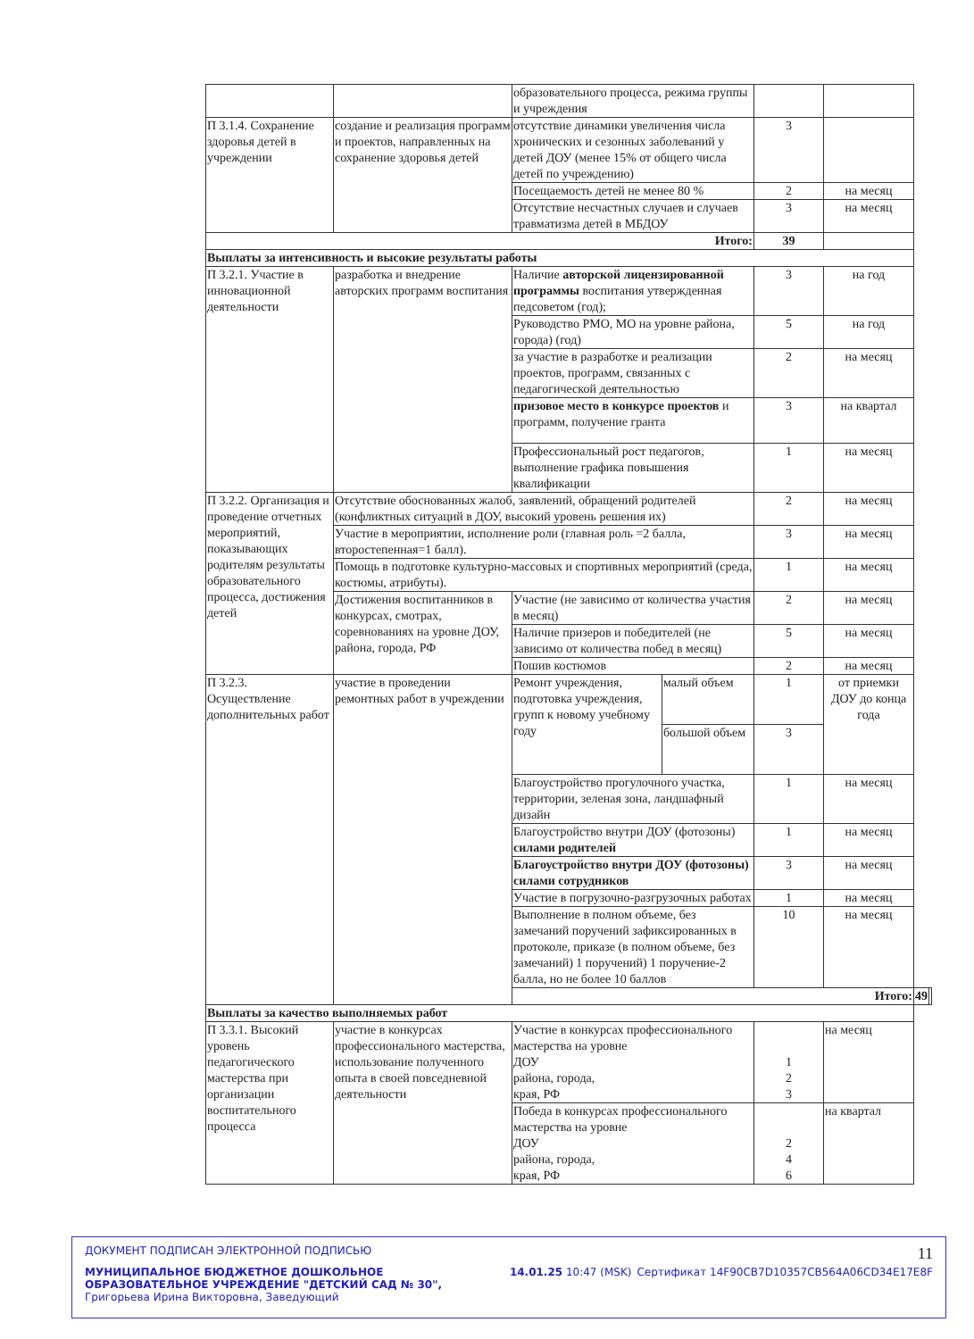| | | образовательного процесса, режима группы и учреждения | | | | | |
| П 3.1.4. Сохранение здоровья детей в учреждении | создание и реализация программ и проектов, направленных на сохранение здоровья детей | отсутствие динамики увеличения числа хронических и сезонных заболеваний у детей ДОУ (менее 15% от общего числа детей по учреждению) | | 3 | | | |
| | | Посещаемость детей не менее 80 % | | 2 | на месяц | | |
| | | Отсутствие несчастных случаев и случаев травматизма детей в МБДОУ | | 3 | на месяц | | |
| Итого: | | | | 39 | | | |
| Выплаты за интенсивность и высокие результаты работы | | | | | | | |
| П 3.2.1. Участие в инновационной деятельности | разработка и внедрение авторских программ воспитания | Наличие авторской лицензированной программы воспитания утвержденная педсоветом (год); | | 3 | на год | | |
| | | Руководство РМО, МО на уровне района, города) (год) | | 5 | на год | | |
| | | за участие в разработке и реализации проектов, программ, связанных с педагогической деятельностью | | 2 | на месяц | | |
| | | призовое место в конкурсе проектов и программ, получение гранта | | 3 | на квартал | | |
| | | Профессиональный рост педагогов, выполнение графика повышения квалификации | | 1 | на месяц | | |
| П 3.2.2. Организация и проведение отчетных мероприятий, показывающих родителям результаты образовательного процесса, достижения детей | Отсутствие обоснованных жалоб, заявлений, обращений родителей (конфликтных ситуаций в ДОУ, высокий уровень решения их) | | | 2 | на месяц | | |
| | Участие в мероприятии, исполнение роли (главная роль =2 балла, второстепенная=1 балл). | | | 3 | на месяц | | |
| | Помощь в подготовке культурно-массовых и спортивных мероприятий (среда, костюмы, атрибуты). | | | 1 | на месяц | | |
| | Достижения воспитанников в конкурсах, смотрах, соревнованиях на уровне ДОУ, района, города, РФ | Участие (не зависимо от количества участия в месяц) | | 2 | на месяц | | |
| | | Наличие призеров и победителей (не зависимо от количества побед в месяц) | | 5 | на месяц | | |
| | | Пошив костюмов | | 2 | на месяц | | |
| П 3.2.3. Осуществление дополнительных работ | участие в проведении ремонтных работ в учреждении | Ремонт учреждения, подготовка учреждения, групп к новому учебному году | малый объем | 1 | от приемки ДОУ до конца года | | |
| | | | большой объем | 3 | | | |
| | | Благоустройство прогулочного участка, территории, зеленая зона, ландшафный дизайн | | 1 | на месяц | | |
| | | Благоустройство внутри ДОУ (фотозоны) силами родителей | | 1 | на месяц | | |
| | | Благоустройство внутри ДОУ (фотозоны) силами сотрудников | | 3 | на месяц | | |
| | | Участие в погрузочно-разгрузочных работах | | 1 | на месяц | | |
| | | Выполнение в полном объеме, без замечаний поручений зафиксированных в протоколе, приказе (в полном объеме, без замечаний) 1 поручений) 1 поручение-2 балла, но не более 10 баллов | | 10 | на месяц | | |
| | | Итого: | | | | 49 | |
| Выплаты за качество выполняемых работ | | | | | | | |
| П 3.3.1. Высокий уровень педагогического мастерства при организации воспитательного процесса | участие в конкурсах профессионального мастерства, использование полученного опыта в своей повседневной деятельности | Участие в конкурсах профессионального мастерства на уровне ДОУ района, города, края, РФ | | 1 2 3 | на месяц | | |
| | | Победа в конкурсах профессионального мастерства на уровне ДОУ района, города, края, РФ | | 2 4 6 | на квартал | | |
ДОКУМЕНТ ПОДПИСАН ЭЛЕКТРОННОЙ ПОДПИСЬЮ 11
МУНИЦИПАЛЬНОЕ БЮДЖЕТНОЕ ДОШКОЛЬНОЕ ОБРАЗОВАТЕЛЬНОЕ УЧРЕЖДЕНИЕ "ДЕТСКИЙ САД № 30", Григорьева Ирина Викторовна, Заведующий
14.01.25 10:47 (MSK) Сертификат 14F90CB7D10357CB564A06CD34E17E8F